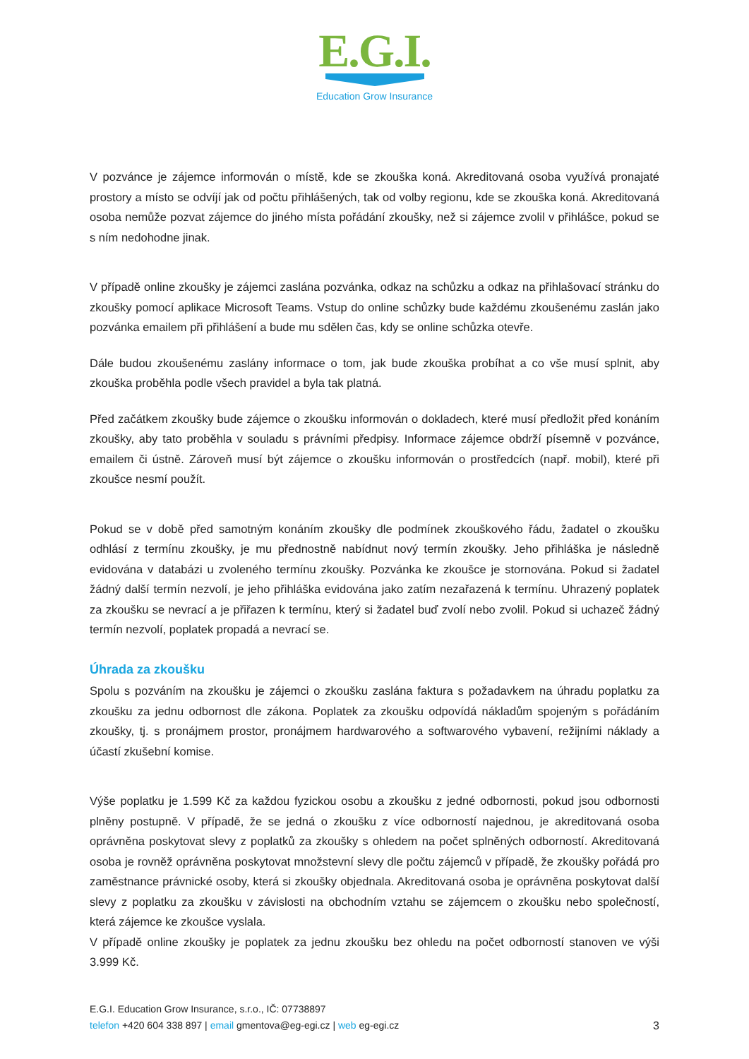E.G.I.
Education Grow Insurance
V pozvánce je zájemce informován o místě, kde se zkouška koná. Akreditovaná osoba využívá pronajaté prostory a místo se odvíjí jak od počtu přihlášených, tak od volby regionu, kde se zkouška koná. Akreditovaná osoba nemůže pozvat zájemce do jiného místa pořádání zkoušky, než si zájemce zvolil v přihlášce, pokud se s ním nedohodne jinak.
V případě online zkoušky je zájemci zaslána pozvánka, odkaz na schůzku a odkaz na přihlašovací stránku do zkoušky pomocí aplikace Microsoft Teams. Vstup do online schůzky bude každému zkoušenému zaslán jako pozvánka emailem při přihlášení a bude mu sdělen čas, kdy se online schůzka otevře.
Dále budou zkoušenému zaslány informace o tom, jak bude zkouška probíhat a co vše musí splnit, aby zkouška proběhla podle všech pravidel a byla tak platná.
Před začátkem zkoušky bude zájemce o zkoušku informován o dokladech, které musí předložit před konáním zkoušky, aby tato proběhla v souladu s právními předpisy. Informace zájemce obdrží písemně v pozvánce, emailem či ústně. Zároveň musí být zájemce o zkoušku informován o prostředcích (např. mobil), které při zkoušce nesmí použít.
Pokud se v době před samotným konáním zkoušky dle podmínek zkouškového řádu, žadatel o zkoušku odhlásí z termínu zkoušky, je mu přednostně nabídnut nový termín zkoušky. Jeho přihláška je následně evidována v databázi u zvoleného termínu zkoušky. Pozvánka ke zkoušce je stornována. Pokud si žadatel žádný další termín nezvolí, je jeho přihláška evidována jako zatím nezařazená k termínu. Uhrazený poplatek za zkoušku se nevrací a je přiřazen k termínu, který si žadatel buď zvolí nebo zvolil. Pokud si uchazeč žádný termín nezvolí, poplatek propadá a nevrací se.
Úhrada za zkoušku
Spolu s pozváním na zkoušku je zájemci o zkoušku zaslána faktura s požadavkem na úhradu poplatku za zkoušku za jednu odbornost dle zákona. Poplatek za zkoušku odpovídá nákladům spojeným s pořádáním zkoušky, tj. s pronájmem prostor, pronájmem hardwarového a softwarového vybavení, režijními náklady a účastí zkušební komise.
Výše poplatku je 1.599 Kč za každou fyzickou osobu a zkoušku z jedné odbornosti, pokud jsou odbornosti plněny postupně. V případě, že se jedná o zkoušku z více odborností najednou, je akreditovaná osoba oprávněna poskytovat slevy z poplatků za zkoušky s ohledem na počet splněných odborností. Akreditovaná osoba je rovněž oprávněna poskytovat množstevní slevy dle počtu zájemců v případě, že zkoušky pořádá pro zaměstnance právnické osoby, která si zkoušky objednala. Akreditovaná osoba je oprávněna poskytovat další slevy z poplatku za zkoušku v závislosti na obchodním vztahu se zájemcem o zkoušku nebo společností, která zájemce ke zkoušce vyslala.
V případě online zkoušky je poplatek za jednu zkoušku bez ohledu na počet odborností stanoven ve výši 3.999 Kč.
E.G.I. Education Grow Insurance, s.r.o., IČ: 07738897
3 telefon +420 604 338 897 | email gmentova@eg-egi.cz | web eg-egi.cz